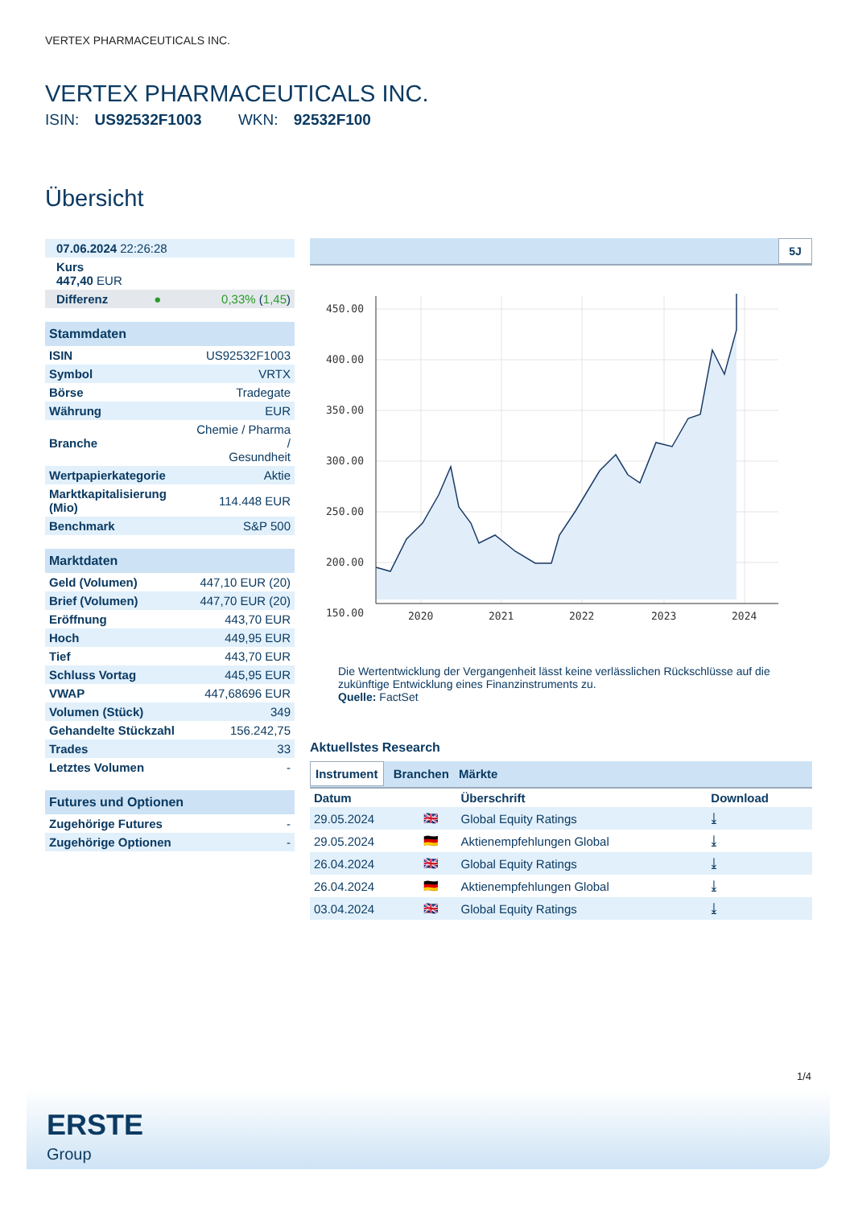VERTEX PHARMACEUTICALS INC.
VERTEX PHARMACEUTICALS INC.
ISIN: US92532F1003 WKN: 92532F100
Übersicht
| 07.06.2024 22:26:28 |
| Kurs 447,40 EUR |
| Differenz | ● | 0,33% ( 1,45 ) |
| Stammdaten | |
| --- | --- |
| ISIN | US92532F1003 |
| Symbol | VRTX |
| Börse | Tradegate |
| Währung | EUR |
| Branche | Chemie / Pharma / Gesundheit |
| Wertpapierkategorie | Aktie |
| Marktkapitalisierung (Mio) | 114.448 EUR |
| Benchmark | S&P 500 |
| Marktdaten | |
| --- | --- |
| Geld (Volumen) | 447,10 EUR (20) |
| Brief (Volumen) | 447,70 EUR (20) |
| Eröffnung | 443,70 EUR |
| Hoch | 449,95 EUR |
| Tief | 443,70 EUR |
| Schluss Vortag | 445,95 EUR |
| VWAP | 447,68696 EUR |
| Volumen (Stück) | 349 |
| Gehandelte Stückzahl | 156.242,75 |
| Trades | 33 |
| Letztes Volumen | - |
| Futures und Optionen | |
| --- | --- |
| Zugehörige Futures | - |
| Zugehörige Optionen | - |
5J
450.00
400.00
350.00
300.00
250.00
200.00
150.00
2020
2021
2022
2023
2024
Die Wertentwicklung der Vergangenheit lässt keine verlässlichen Rückschlüsse auf die zukünftige Entwicklung eines Finanzinstruments zu.
Quelle: FactSet
Aktuellstes Research
Instrument Branchen Märkte
| Datum | | Überschrift | Download |
| --- | --- | --- | --- |
| 29.05.2024 | 🇬🇧 | Global Equity Ratings | ⤓ |
| 29.05.2024 | 🇩🇪 | Aktienempfehlungen Global | ⤓ |
| 26.04.2024 | 🇬🇧 | Global Equity Ratings | ⤓ |
| 26.04.2024 | 🇩🇪 | Aktienempfehlungen Global | ⤓ |
| 03.04.2024 | 🇬🇧 | Global Equity Ratings | ⤓ |
1/4
ERSTE
Group